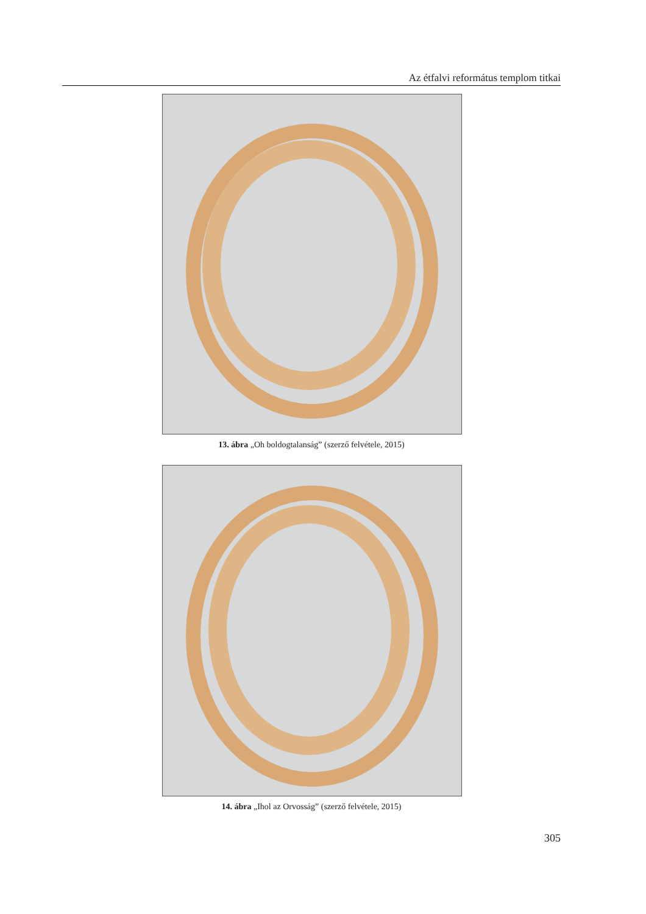Az étfalvi református templom titkai
13. ábra „Oh boldogtalanság” (szerző felvétele, 2015)
14. ábra „Ihol az Orvosság” (szerző felvétele, 2015)
305